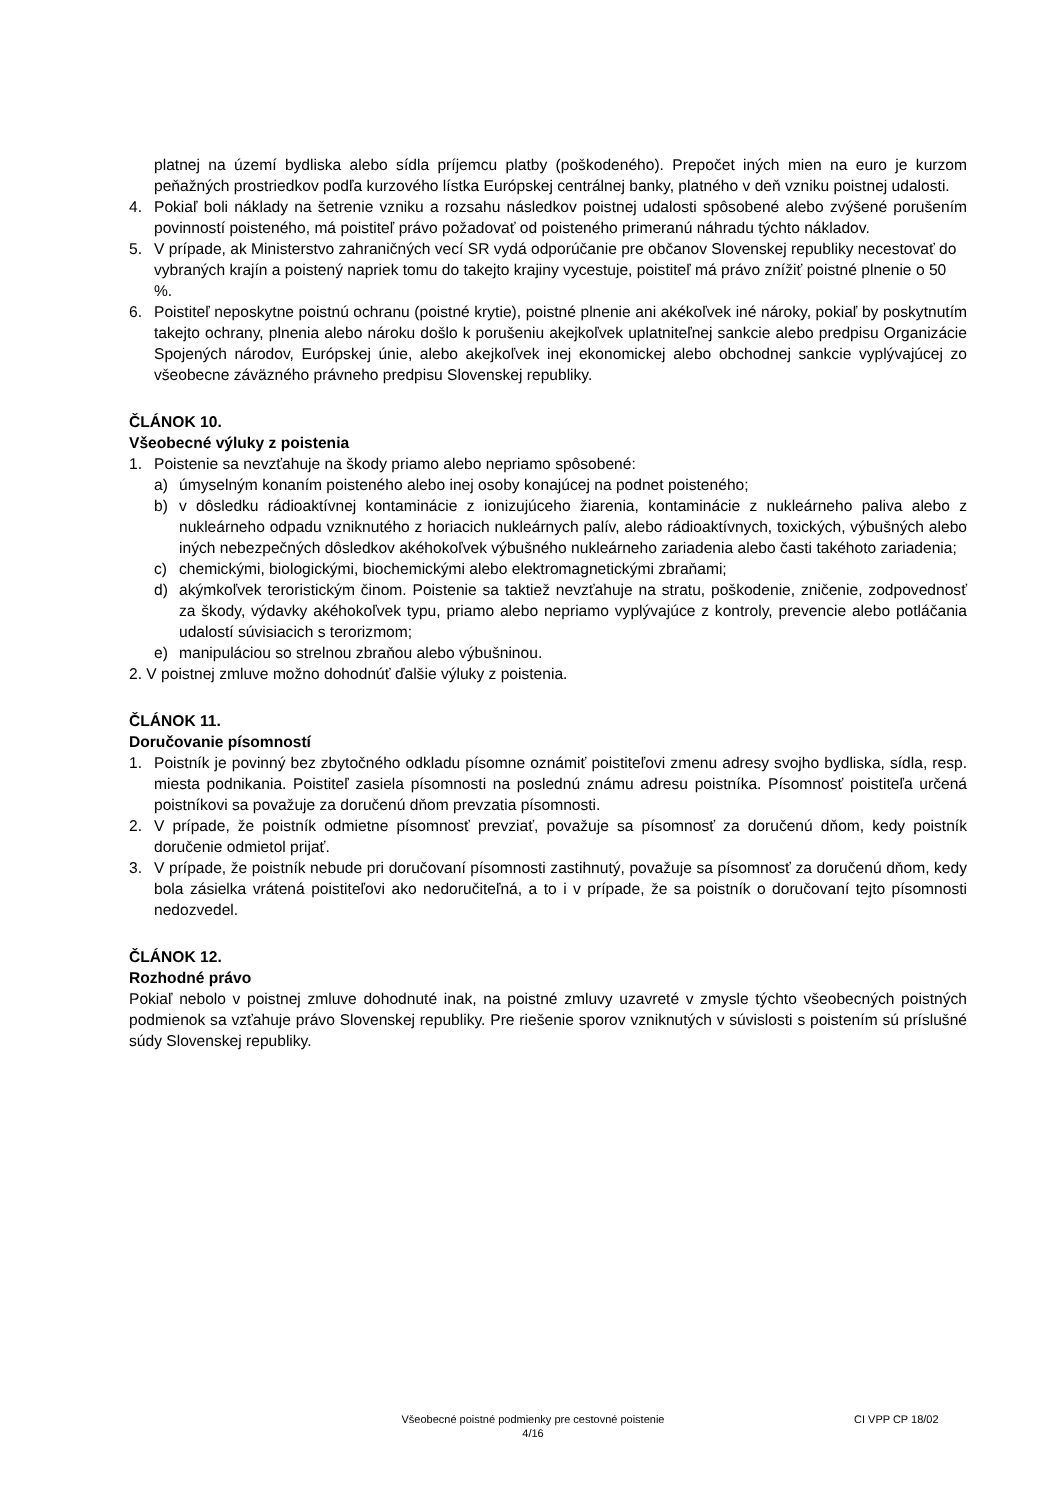platnej na území bydliska alebo sídla príjemcu platby (poškodeného). Prepočet iných mien na euro je kurzom peňažných prostriedkov podľa kurzového lístka Európskej centrálnej banky, platného v deň vzniku poistnej udalosti.
4. Pokiaľ boli náklady na šetrenie vzniku a rozsahu následkov poistnej udalosti spôsobené alebo zvýšené porušením povinností poisteného, má poistiteľ právo požadovať od poisteného primeranú náhradu týchto nákladov.
5. V prípade, ak Ministerstvo zahraničných vecí SR vydá odporúčanie pre občanov Slovenskej republiky necestovať do vybraných krajín a poistený napriek tomu do takejto krajiny vycestuje, poistiteľ má právo znížiť poistné plnenie o 50 %.
6. Poistiteľ neposkytne poistnú ochranu (poistné krytie), poistné plnenie ani akékoľvek iné nároky, pokiaľ by poskytnutím takejto ochrany, plnenia alebo nároku došlo k porušeniu akejkoľvek uplatniteľnej sankcie alebo predpisu Organizácie Spojených národov, Európskej únie, alebo akejkoľvek inej ekonomickej alebo obchodnej sankcie vyplývajúcej zo všeobecne záväzného právneho predpisu Slovenskej republiky.
ČLÁNOK 10.
Všeobecné výluky z poistenia
1. Poistenie sa nevzťahuje na škody priamo alebo nepriamo spôsobené:
a) úmyselným konaním poisteného alebo inej osoby konajúcej na podnet poisteného;
b) v dôsledku rádioaktívnej kontaminácie z ionizujúceho žiarenia, kontaminácie z nukleárneho paliva alebo z nukleárneho odpadu vzniknutého z horiacich nukleárnych palív, alebo rádioaktívnych, toxických, výbušných alebo iných nebezpečných dôsledkov akéhokoľvek výbušného nukleárneho zariadenia alebo časti takéhoto zariadenia;
c) chemickými, biologickými, biochemickými alebo elektromagnetickými zbraňami;
d) akýmkoľvek teroristickým činom. Poistenie sa taktiež nevzťahuje na stratu, poškodenie, zničenie, zodpovednosť za škody, výdavky akéhokoľvek typu, priamo alebo nepriamo vyplývajúce z kontroly, prevencie alebo potláčania udalostí súvisiacich s terorizmom;
e) manipuláciou so strelnou zbraňou alebo výbušninou.
2. V poistnej zmluve možno dohodnúť ďalšie výluky z poistenia.
ČLÁNOK 11.
Doručovanie písomností
1. Poistník je povinný bez zbytočného odkladu písomne oznámiť poistiteľovi zmenu adresy svojho bydliska, sídla, resp. miesta podnikania. Poistiteľ zasiela písomnosti na poslednú známu adresu poistníka. Písomnosť poistiteľa určená poistníkovi sa považuje za doručenú dňom prevzatia písomnosti.
2. V prípade, že poistník odmietne písomnosť prevziať, považuje sa písomnosť za doručenú dňom, kedy poistník doručenie odmietol prijať.
3. V prípade, že poistník nebude pri doručovaní písomnosti zastihnutý, považuje sa písomnosť za doručenú dňom, kedy bola zásielka vrátená poistiteľovi ako nedoručiteľná, a to i v prípade, že sa poistník o doručovaní tejto písomnosti nedozvedel.
ČLÁNOK 12.
Rozhodné právo
Pokiaľ nebolo v poistnej zmluve dohodnuté inak, na poistné zmluvy uzavreté v zmysle týchto všeobecných poistných podmienok sa vzťahuje právo Slovenskej republiky. Pre riešenie sporov vzniknutých v súvislosti s poistením sú príslušné súdy Slovenskej republiky.
Všeobecné poistné podmienky pre cestovné poistenie
4/16
CI VPP CP 18/02